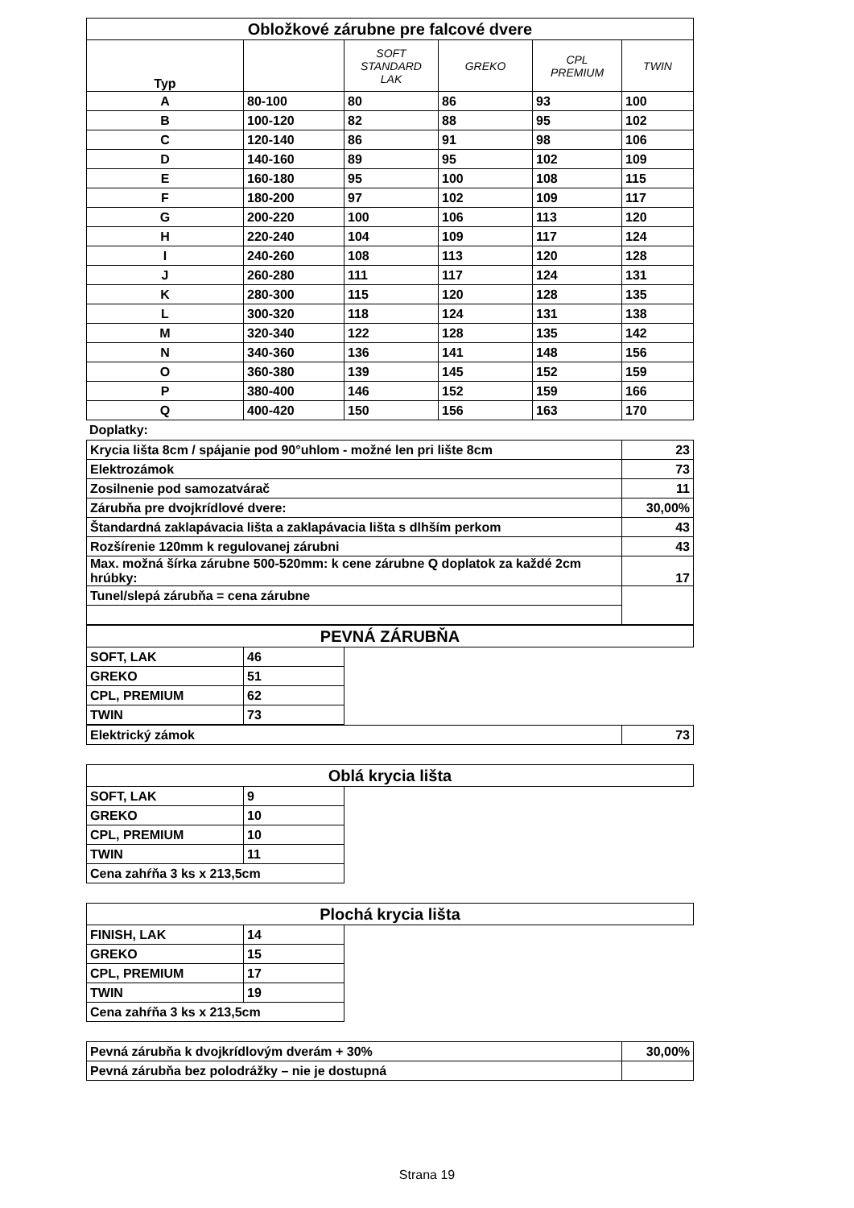| Obložkové zárubne pre falcové dvere | | | | | |
| --- | --- | --- | --- | --- | --- |
| Typ | | SOFT STANDARD LAK | GREKO | CPL PREMIUM | TWIN |
| A | 80-100 | 80 | 86 | 93 | 100 |
| B | 100-120 | 82 | 88 | 95 | 102 |
| C | 120-140 | 86 | 91 | 98 | 106 |
| D | 140-160 | 89 | 95 | 102 | 109 |
| E | 160-180 | 95 | 100 | 108 | 115 |
| F | 180-200 | 97 | 102 | 109 | 117 |
| G | 200-220 | 100 | 106 | 113 | 120 |
| H | 220-240 | 104 | 109 | 117 | 124 |
| I | 240-260 | 108 | 113 | 120 | 128 |
| J | 260-280 | 111 | 117 | 124 | 131 |
| K | 280-300 | 115 | 120 | 128 | 135 |
| L | 300-320 | 118 | 124 | 131 | 138 |
| M | 320-340 | 122 | 128 | 135 | 142 |
| N | 340-360 | 136 | 141 | 148 | 156 |
| O | 360-380 | 139 | 145 | 152 | 159 |
| P | 380-400 | 146 | 152 | 159 | 166 |
| Q | 400-420 | 150 | 156 | 163 | 170 |
Doplatky:
| Krycia lišta 8cm / spájanie pod 90°uhlom - možné len pri lište 8cm | 23 |
| Elektrozámok | 73 |
| Zosilnenie pod samozatvárač | 11 |
| Zárubňa pre dvojkrídlové dvere: | 30,00% |
| Štandardná zaklapávacia lišta a zaklapávacia lišta s dlhším perkom | 43 |
| Rozšírenie 120mm k regulovanej zárubni | 43 |
| Max. možná šírka zárubne 500-520mm: k cene zárubne Q doplatok za každé 2cm hrúbky: | 17 |
| Tunel/slepá zárubňa = cena zárubne | |
| PEVNÁ ZÁRUBŇA | | |
| --- | --- | --- |
| SOFT, LAK | 46 | |
| GREKO | 51 | |
| CPL, PREMIUM | 62 | |
| TWIN | 73 | |
| Elektrický zámok | 73 |
| Oblá krycia lišta | | |
| --- | --- | --- |
| SOFT, LAK | 9 | |
| GREKO | 10 | |
| CPL, PREMIUM | 10 | |
| TWIN | 11 | |
| Cena zahŕňa 3 ks x 213,5cm | | |
| Plochá krycia lišta | | |
| --- | --- | --- |
| FINISH, LAK | 14 | |
| GREKO | 15 | |
| CPL, PREMIUM | 17 | |
| TWIN | 19 | |
| Cena zahŕňa 3 ks x 213,5cm | | |
| Pevná zárubňa k dvojkrídlovým dverám + 30% | 30,00% |
| Pevná zárubňa bez polodrážky – nie je dostupná | |
Strana 19